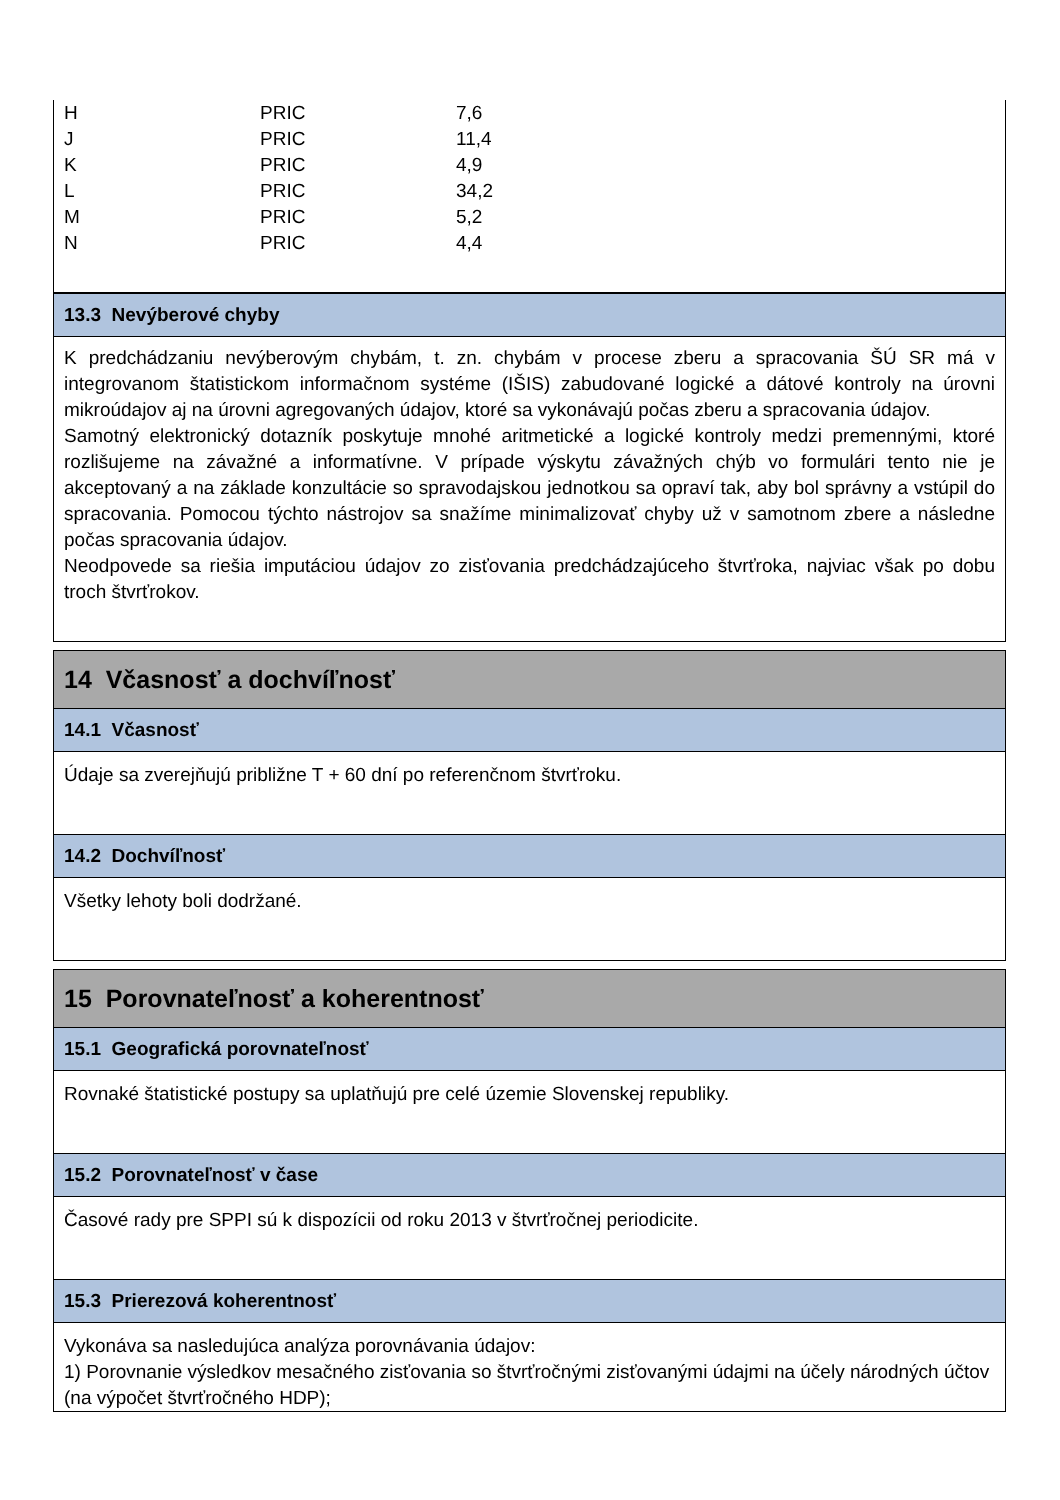| H | PRIC | 7,6 |
| J | PRIC | 11,4 |
| K | PRIC | 4,9 |
| L | PRIC | 34,2 |
| M | PRIC | 5,2 |
| N | PRIC | 4,4 |
13.3 Nevýberové chyby
K predchádzaniu nevýberovým chybám, t. zn. chybám v procese zberu a spracovania ŠÚ SR má v integrovanom štatistickom informačnom systéme (IŠIS) zabudované logické a dátové kontroly na úrovni mikroúdajov aj na úrovni agregovaných údajov, ktoré sa vykonávajú počas zberu a spracovania údajov.
Samotný elektronický dotazník poskytuje mnohé aritmetické a logické kontroly medzi premennými, ktoré rozlišujeme na závažné a informatívne. V prípade výskytu závažných chýb vo formulári tento nie je akceptovaný a na základe konzultácie so spravodajskou jednotkou sa opraví tak, aby bol správny a vstúpil do spracovania. Pomocou týchto nástrojov sa snažíme minimalizovať chyby už v samotnom zbere a následne počas spracovania údajov.
Neodpovede sa riešia imputáciou údajov zo zisťovania predchádzajúceho štvrťroka, najviac však po dobu troch štvrťrokov.
14 Včasnosť a dochvíľnosť
14.1 Včasnosť
Údaje sa zverejňujú približne T + 60 dní po referenčnom štvrťroku.
14.2 Dochvíľnosť
Všetky lehoty boli dodržané.
15 Porovnateľnosť a koherentnosť
15.1 Geografická porovnateľnosť
Rovnaké štatistické postupy sa uplatňujú pre celé územie Slovenskej republiky.
15.2 Porovnateľnosť v čase
Časové rady pre SPPI sú k dispozícii od roku 2013 v štvrťročnej periodicite.
15.3 Prierezová koherentnosť
Vykonáva sa nasledujúca analýza porovnávania údajov:
1) Porovnanie výsledkov mesačného zisťovania so štvrťročnými zisťovanými údajmi na účely národných účtov (na výpočet štvrťročného HDP);